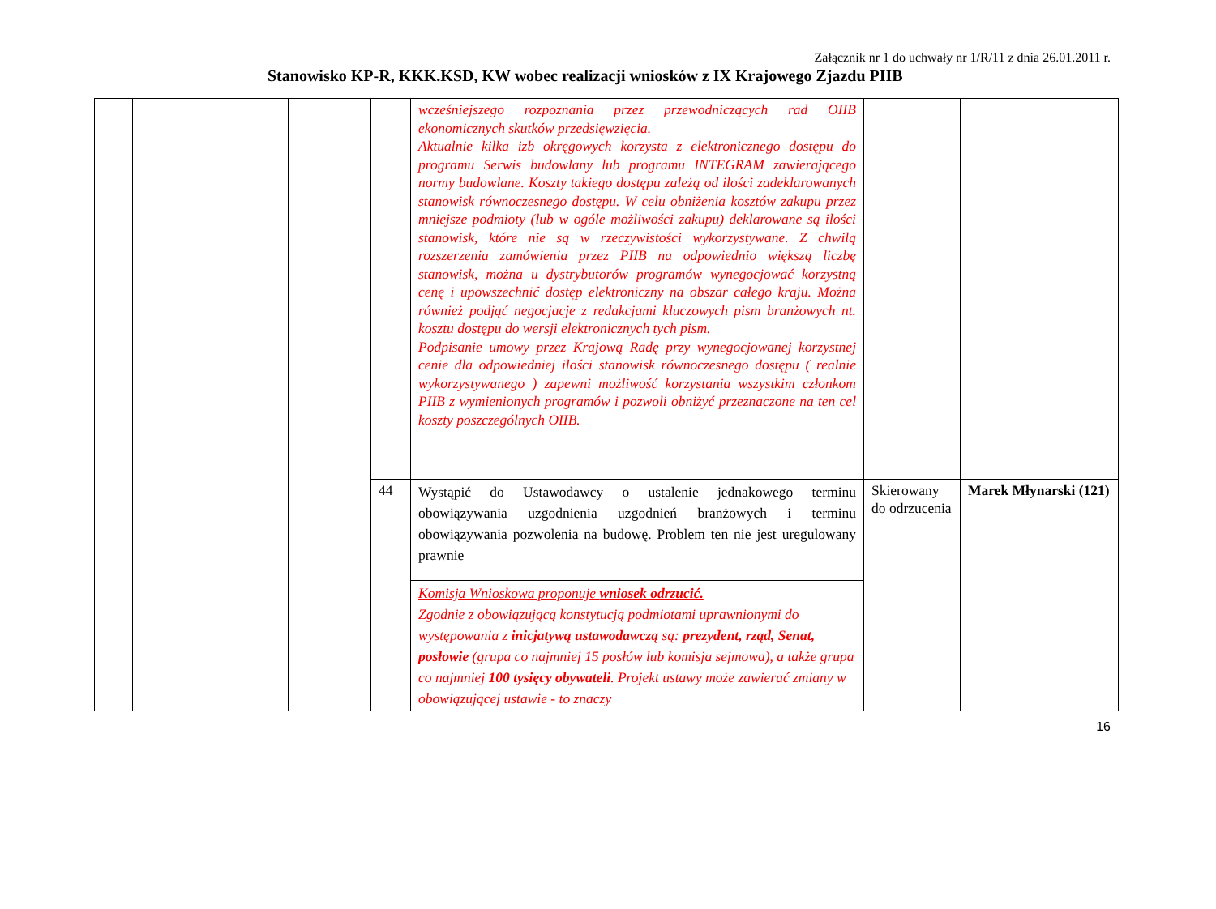Załącznik nr 1 do uchwały nr 1/R/11 z dnia 26.01.2011 r.
Stanowisko KP-R, KKK.KSD, KW wobec realizacji wniosków z IX Krajowego Zjazdu PIIB
| | | | | wcześniejszego rozpoznania przez przewodniczących rad OIIB ekonomicznych skutków przedsięwzięcia. Aktualnie kilka izb okręgowych korzysta z elektronicznego dostępu do programu Serwis budowlany lub programu INTEGRAM zawierającego normy budowlane. Koszty takiego dostępu zależą od ilości zadeklarowanych stanowisk równoczesnego dostępu. W celu obniżenia kosztów zakupu przez mniejsze podmioty (lub w ogóle możliwości zakupu) deklarowane są ilości stanowisk, które nie są w rzeczywistości wykorzystywane. Z chwilą rozszerzenia zamówienia przez PIIB na odpowiednio większą liczbę stanowisk, można u dystrybutorów programów wynegocjować korzystną cenę i upowszechnić dostęp elektroniczny na obszar całego kraju. Można również podjąć negocjacje z redakcjami kluczowych pism branżowych nt. kosztu dostępu do wersji elektronicznych tych pism. Podpisanie umowy przez Krajową Radę przy wynegocjowanej korzystnej cenie dla odpowiedniej ilości stanowisk równoczesnego dostępu ( realnie wykorzystywanego ) zapewni możliwość korzystania wszystkim członkom PIIB z wymienionych programów i pozwoli obniżyć przeznaczone na ten cel koszty poszczególnych OIIB. | | |
| | | | 44 | Wystąpić do Ustawodawcy o ustalenie jednakowego terminu obowiązywania uzgodnienia uzgodnień branżowych i terminu obowiązywania pozwolenia na budowę. Problem ten nie jest uregulowany prawnie | Skierowany do odrzucenia | Marek Młynarski (121) |
| | | | | Komisja Wnioskowa proponuje wniosek odrzucić. Zgodnie z obowiązującą konstytucją podmiotami uprawnionymi do występowania z inicjatywą ustawodawczą są: prezydent, rząd, Senat, posłowie (grupa co najmniej 15 posłów lub komisja sejmowa), a także grupa co najmniej 100 tysięcy obywateli . Projekt ustawy może zawierać zmiany w obowiązującej ustawie - to znaczy | | |
16